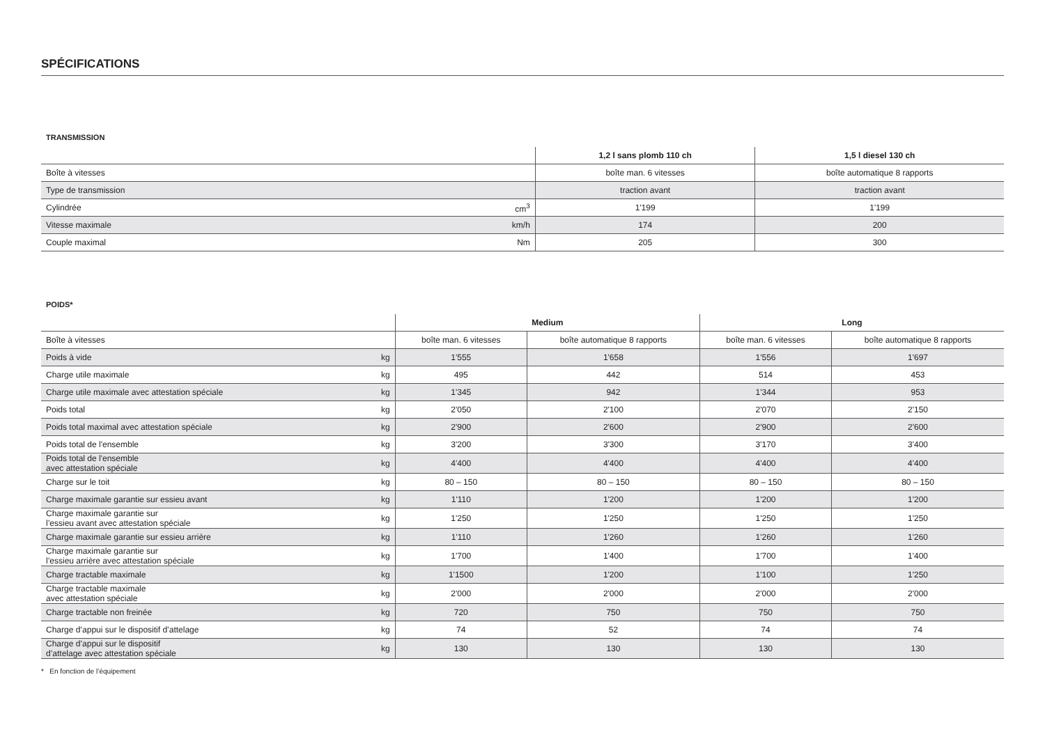SPÉCIFICATIONS
TRANSMISSION
| | | 1,2 l sans plomb 110 ch | 1,5 l diesel 130 ch |
| Boîte à vitesses | | boîte man. 6 vitesses | boîte automatique 8 rapports |
| Type de transmission | | traction avant | traction avant |
| Cylindrée | cm<sup>3</sup> | 1'199 | 1'199 |
| Vitesse maximale | km/h | 174 | 200 |
| Couple maximal | Nm | 205 | 300 |
POIDS*
| | | Medium | | Long | |
| Boîte à vitesses | | boîte man. 6 vitesses | boîte automatique 8 rapports | boîte man. 6 vitesses | boîte automatique 8 rapports |
| Poids à vide | kg | 1'555 | 1'658 | 1'556 | 1'697 |
| Charge utile maximale | kg | 495 | 442 | 514 | 453 |
| Charge utile maximale avec attestation spéciale | kg | 1'345 | 942 | 1'344 | 953 |
| Poids total | kg | 2'050 | 2'100 | 2'070 | 2'150 |
| Poids total maximal avec attestation spéciale | kg | 2'900 | 2'600 | 2'900 | 2'600 |
| Poids total de l'ensemble | kg | 3'200 | 3'300 | 3'170 | 3'400 |
| Poids total de l'ensemble avec attestation spéciale | kg | 4'400 | 4'400 | 4'400 | 4'400 |
| Charge sur le toit | kg | 80 – 150 | 80 – 150 | 80 – 150 | 80 – 150 |
| Charge maximale garantie sur essieu avant | kg | 1'110 | 1'200 | 1'200 | 1'200 |
| Charge maximale garantie sur l’essieu avant avec attestation spéciale | kg | 1'250 | 1'250 | 1'250 | 1'250 |
| Charge maximale garantie sur essieu arrière | kg | 1'110 | 1'260 | 1'260 | 1'260 |
| Charge maximale garantie sur l’essieu arrière avec attestation spéciale | kg | 1'700 | 1'400 | 1'700 | 1'400 |
| Charge tractable maximale | kg | 1'1500 | 1'200 | 1'100 | 1'250 |
| Charge tractable maximale avec attestation spéciale | kg | 2'000 | 2'000 | 2'000 | 2'000 |
| Charge tractable non freinée | kg | 720 | 750 | 750 | 750 |
| Charge d’appui sur le dispositif d’attelage | kg | 74 | 52 | 74 | 74 |
| Charge d’appui sur le dispositif d’attelage avec attestation spéciale | kg | 130 | 130 | 130 | 130 |
* En fonction de l’équipement